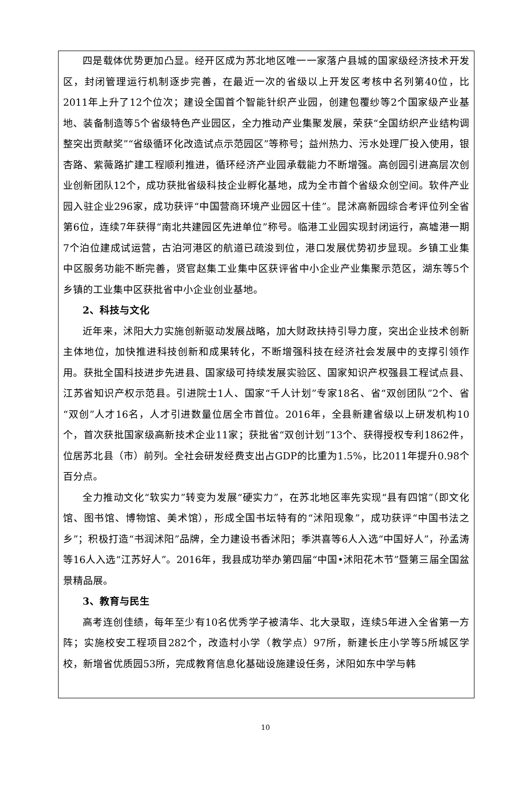四是载体优势更加凸显。经开区成为苏北地区唯一一家落户县城的国家级经济技术开发区，封闭管理运行机制逐步完善，在最近一次的省级以上开发区考核中名列第40位，比2011年上升了12个位次；建设全国首个智能针织产业园，创建包覆纱等2个国家级产业基地、装备制造等5个省级特色产业园区，全力推动产业集聚发展，荣获“全国纺织产业结构调整突出贡献奖”“省级循环化改造试点示范园区”等称号；益州热力、污水处理厂投入使用，银杏路、紫薇路扩建工程顺利推进，循环经济产业园承载能力不断增强。高创园引进高层次创业创新团队12个，成功获批省级科技企业孵化基地，成为全市首个省级众创空间。软件产业园入驻企业296家，成功获评“中国营商环境产业园区十佳”。昆沭高新园综合考评位列全省第6位，连续7年获得“南北共建园区先进单位”称号。临港工业园实现封闭运行，高墟港一期7个泊位建成试运营，古泊河港区的航道已疏浚到位，港口发展优势初步显现。乡镇工业集中区服务功能不断完善，贤官赵集工业集中区获评省中小企业产业集聚示范区，湖东等5个乡镇的工业集中区获批省中小企业创业基地。
2、科技与文化
近年来，沭阳大力实施创新驱动发展战略，加大财政扶持引导力度，突出企业技术创新主体地位，加快推进科技创新和成果转化，不断增强科技在经济社会发展中的支撑引领作用。获批全国科技进步先进县、国家级可持续发展实验区、国家知识产权强县工程试点县、江苏省知识产权示范县。引进院士1人、国家“千人计划”专家18名、省“双创团队”2个、省“双创”人才16名，人才引进数量位居全市首位。2016年，全县新建省级以上研发机构10个，首次获批国家级高新技术企业11家；获批省“双创计划”13个、获得授权专利1862件，位居苏北县（市）前列。全社会研发经费支出占GDP的比重为1.5%，比2011年提升0.98个百分点。
全力推动文化“软实力”转变为发展“硬实力”，在苏北地区率先实现“县有四馆”（即文化馆、图书馆、博物馆、美术馆），形成全国书坛特有的“沭阳现象”，成功获评“中国书法之乡”；积极打造“书润沭阳”品牌，全力建设书香沭阳；季洪喜等6人入选“中国好人”，孙孟涛等16人入选“江苏好人”。2016年，我县成功举办第四届“中国•沭阳花木节”暨第三届全国盆景精品展。
3、教育与民生
高考连创佳绩，每年至少有10名优秀学子被清华、北大录取，连续5年进入全省第一方阵；实施校安工程项目282个，改造村小学（教学点）97所，新建长庄小学等5所城区学校，新增省优质园53所，完成教育信息化基础设施建设任务，沭阳如东中学与韩
10